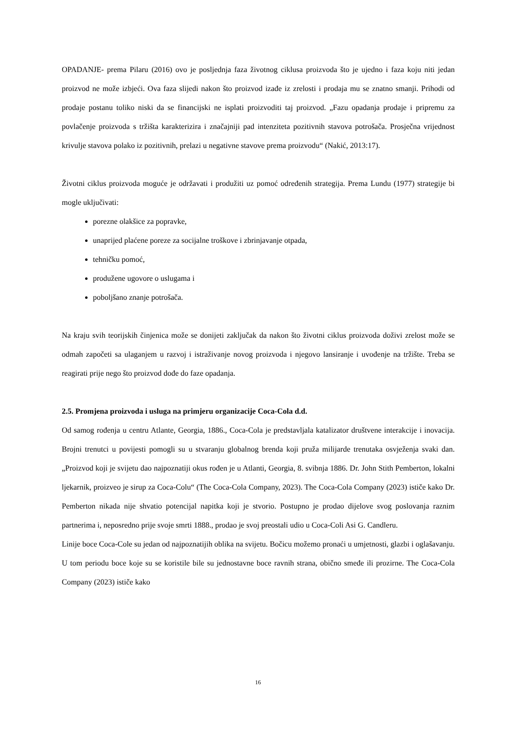OPADANJE- prema Pilaru (2016) ovo je posljednja faza životnog ciklusa proizvoda što je ujedno i faza koju niti jedan proizvod ne može izbjeći. Ova faza slijedi nakon što proizvod izađe iz zrelosti i prodaja mu se znatno smanji. Prihodi od prodaje postanu toliko niski da se financijski ne isplati proizvoditi taj proizvod. „Fazu opadanja prodaje i pripremu za povlačenje proizvoda s tržišta karakterizira i značajniji pad intenziteta pozitivnih stavova potrošača. Prosječna vrijednost krivulje stavova polako iz pozitivnih, prelazi u negativne stavove prema proizvodu“ (Nakić, 2013:17).
Životni ciklus proizvoda moguće je održavati i produžiti uz pomoć određenih strategija. Prema Lundu (1977) strategije bi mogle uključivati:
porezne olakšice za popravke,
unaprijed plaćene poreze za socijalne troškove i zbrinjavanje otpada,
tehničku pomoć,
produžene ugovore o uslugama i
poboljšano znanje potrošača.
Na kraju svih teorijskih činjenica može se donijeti zaključak da nakon što životni ciklus proizvoda doživi zrelost može se odmah započeti sa ulaganjem u razvoj i istraživanje novog proizvoda i njegovo lansiranje i uvođenje na tržište. Treba se reagirati prije nego što proizvod dođe do faze opadanja.
2.5. Promjena proizvoda i usluga na primjeru organizacije Coca-Cola d.d.
Od samog rođenja u centru Atlante, Georgia, 1886., Coca-Cola je predstavljala katalizator društvene interakcije i inovacija. Brojni trenutci u povijesti pomogli su u stvaranju globalnog brenda koji pruža milijarde trenutaka osvježenja svaki dan. „Proizvod koji je svijetu dao najpoznatiji okus rođen je u Atlanti, Georgia, 8. svibnja 1886. Dr. John Stith Pemberton, lokalni ljekarnik, proizveo je sirup za Coca-Colu“ (The Coca-Cola Company, 2023). The Coca-Cola Company (2023) ističe kako Dr. Pemberton nikada nije shvatio potencijal napitka koji je stvorio. Postupno je prodao dijelove svog poslovanja raznim partnerima i, neposredno prije svoje smrti 1888., prodao je svoj preostali udio u Coca-Coli Asi G. Candleru.
Linije boce Coca-Cole su jedan od najpoznatijih oblika na svijetu. Bočicu možemo pronaći u umjetnosti, glazbi i oglašavanju. U tom periodu boce koje su se koristile bile su jednostavne boce ravnih strana, obično smeđe ili prozirne. The Coca-Cola Company (2023) ističe kako
16